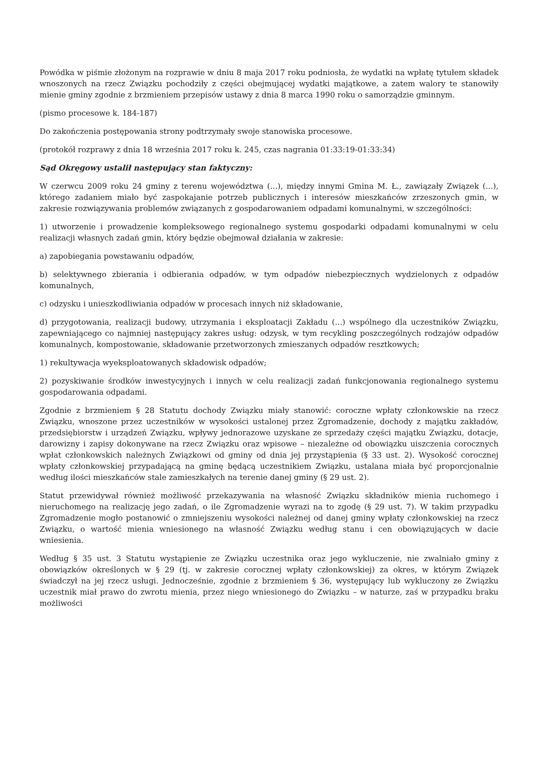Powódka w piśmie złożonym na rozprawie w dniu 8 maja 2017 roku podniosła, że wydatki na wpłatę tytułem składek wnoszonych na rzecz Związku pochodziły z części obejmującej wydatki majątkowe, a zatem walory te stanowiły mienie gminy zgodnie z brzmieniem przepisów ustawy z dnia 8 marca 1990 roku o samorządzie gminnym.
(pismo procesowe k. 184-187)
Do zakończenia postępowania strony podtrzymały swoje stanowiska procesowe.
(protokół rozprawy z dnia 18 września 2017 roku k. 245, czas nagrania 01:33:19-01:33:34)
Sąd Okręgowy ustalił następujący stan faktyczny:
W czerwcu 2009 roku 24 gminy z terenu województwa (...), między innymi Gmina M. Ł., zawiązały Związek (...), którego zadaniem miało być zaspokajanie potrzeb publicznych i interesów mieszkańców zrzeszonych gmin, w zakresie rozwiązywania problemów związanych z gospodarowaniem odpadami komunalnymi, w szczególności:
1) utworzenie i prowadzenie kompleksowego regionalnego systemu gospodarki odpadami komunalnymi w celu realizacji własnych zadań gmin, który będzie obejmował działania w zakresie:
a) zapobiegania powstawaniu odpadów,
b) selektywnego zbierania i odbierania odpadów, w tym odpadów niebezpiecznych wydzielonych z odpadów komunalnych,
c) odzysku i unieszkodliwiania odpadów w procesach innych niż składowanie,
d) przygotowania, realizacji budowy, utrzymania i eksploatacji Zakładu (...) wspólnego dla uczestników Związku, zapewniającego co najmniej następujący zakres usług: odzysk, w tym recykling poszczególnych rodzajów odpadów komunalnych, kompostowanie, składowanie przetworzonych zmieszanych odpadów resztkowych;
1) rekultywacja wyeksploatowanych składowisk odpadów;
2) pozyskiwanie środków inwestycyjnych i innych w celu realizacji zadań funkcjonowania regionalnego systemu gospodarowania odpadami.
Zgodnie z brzmieniem § 28 Statutu dochody Związku miały stanowić: coroczne wpłaty członkowskie na rzecz Związku, wnoszone przez uczestników w wysokości ustalonej przez Zgromadzenie, dochody z majątku zakładów, przedsiębiorstw i urządzeń Związku, wpływy jednorazowe uzyskane ze sprzedaży części majątku Związku, dotacje, darowizny i zapisy dokonywane na rzecz Związku oraz wpisowe – niezależne od obowiązku uiszczenia corocznych wpłat członkowskich należnych Związkowi od gminy od dnia jej przystąpienia (§ 33 ust. 2). Wysokość corocznej wpłaty członkowskiej przypadającą na gminę będącą uczestnikiem Związku, ustalana miała być proporcjonalnie według ilości mieszkańców stale zamieszkałych na terenie danej gminy (§ 29 ust. 2).
Statut przewidywał również możliwość przekazywania na własność Związku składników mienia ruchomego i nieruchomego na realizację jego zadań, o ile Zgromadzenie wyrazi na to zgodę (§ 29 ust. 7). W takim przypadku Zgromadzenie mogło postanowić o zmniejszeniu wysokości należnej od danej gminy wpłaty członkowskiej na rzecz Związku, o wartość mienia wniesionego na własność Związku według stanu i cen obowiązujących w dacie wniesienia.
Według § 35 ust. 3 Statutu wystąpienie ze Związku uczestnika oraz jego wykluczenie, nie zwalniało gminy z obowiązków określonych w § 29 (tj. w zakresie corocznej wpłaty członkowskiej) za okres, w którym Związek świadczył na jej rzecz usługi. Jednocześnie, zgodnie z brzmieniem § 36, występujący lub wykluczony ze Związku uczestnik miał prawo do zwrotu mienia, przez niego wniesionego do Związku – w naturze, zaś w przypadku braku możliwości